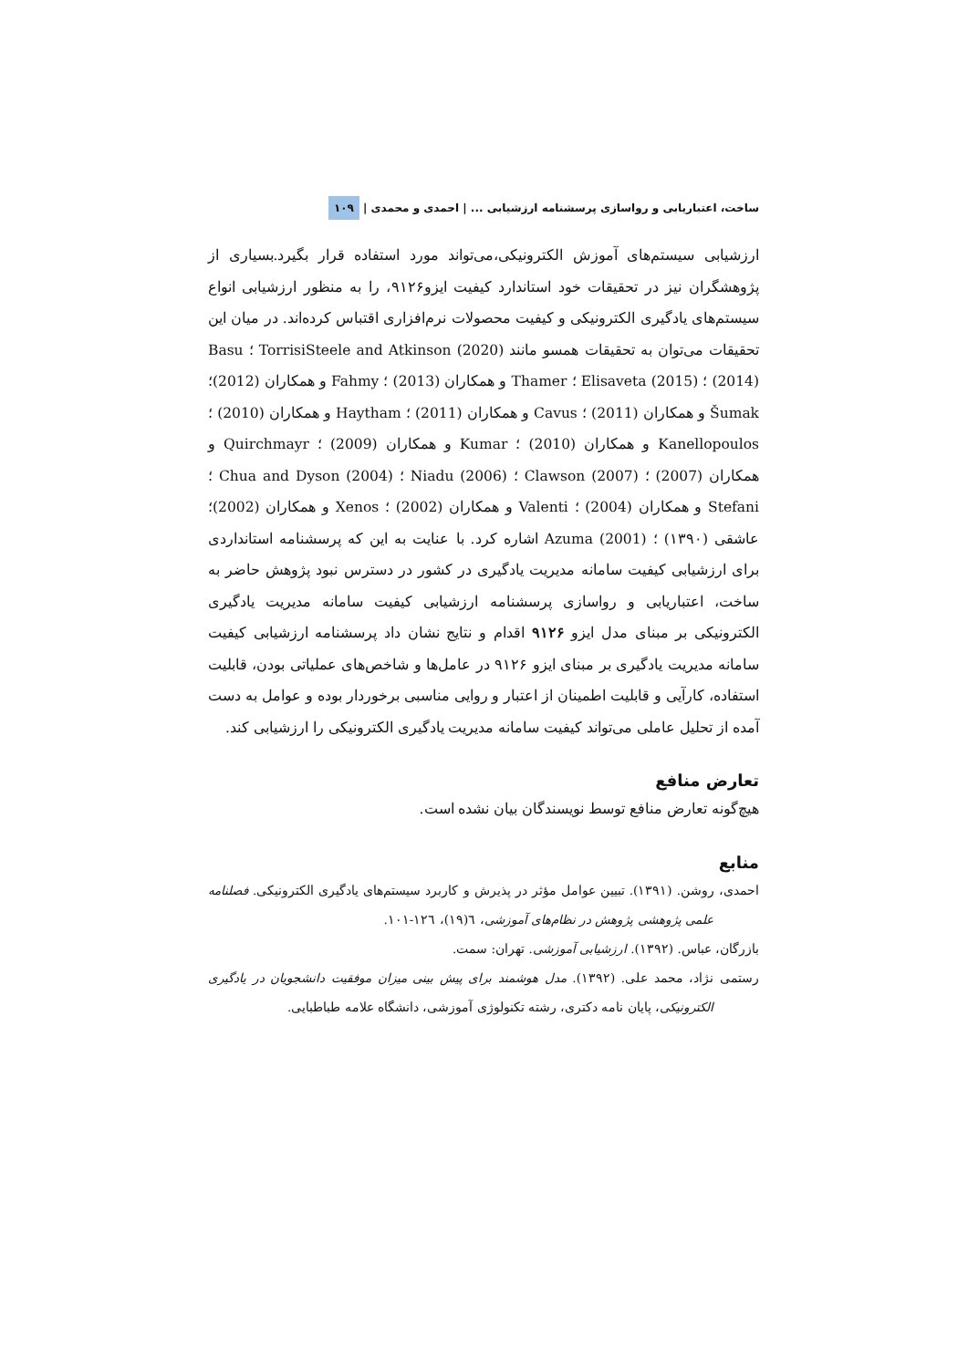ساخت، اعتباریابی و رواسازی پرسشنامه ارزشیابی ... | احمدی و محمدی | ۱۰۹
ارزشیابی سیستم‌های آموزش الکترونیکی،می‌تواند مورد استفاده قرار بگیرد.بسیاری از پژوهشگران نیز در تحقیقات خود استاندارد کیفیت ایزو۹۱۲۶، را به منظور ارزشیابی انواع سیستم‌های یادگیری الکترونیکی و کیفیت محصولات نرم‌افزاری اقتباس کرده‌اند. در میان این تحقیقات می‌توان به تحقیقات همسو مانند TorrisiSteele and Atkinson (2020) ؛ Basu (2014) ؛ Elisaveta (2015) ؛ Thamer و همکاران (2013) ؛ Fahmy و همکاران (2012)؛ Šumak و همکاران (2011) ؛ Cavus و همکاران (2011) ؛ Haytham و همکاران (2010) ؛ Kanellopoulos و همکاران (2010) ؛ Kumar و همکاران (2009) ؛ Quirchmayr و همکاران (2007) ؛ Clawson (2007) ؛ Niadu (2006) ؛ Chua and Dyson (2004) ؛ Stefani و همکاران (2004) ؛ Valenti و همکاران (2002) ؛ Xenos و همکاران (2002)؛ عاشقی (۱۳۹۰) ؛ Azuma (2001) اشاره کرد. با عنایت به این که پرسشنامه استانداردی برای ارزشیابی کیفیت سامانه مدیریت یادگیری در کشور در دسترس نبود پژوهش حاضر به ساخت، اعتباریابی و رواسازی پرسشنامه ارزشیابی کیفیت سامانه مدیریت یادگیری الکترونیکی بر مبنای مدل ایزو ۹۱۲۶ اقدام و نتایج نشان داد پرسشنامه ارزشیابی کیفیت سامانه مدیریت یادگیری بر مبنای ایزو ۹۱۲۶ در عامل‌ها و شاخص‌های عملیاتی بودن، قابلیت استفاده، کارآیی و قابلیت اطمینان از اعتبار و روایی مناسبی برخوردار بوده و عوامل به دست آمده از تحلیل عاملی می‌تواند کیفیت سامانه مدیریت یادگیری الکترونیکی را ارزشیابی کند.
تعارض منافع
هیچ‌گونه تعارض منافع توسط نویسندگان بیان نشده است.
منابع
احمدی، روشن. (۱۳۹۱). تبیین عوامل مؤثر در پذیرش و کاربرد سیستم‌های یادگیری الکترونیکی. فصلنامه علمی پژوهشی پژوهش در نظام‌های آموزشی، ٦(۱۹)، ۱۲٦-۱۰۱.
بازرگان، عباس. (۱۳۹۲). ارزشیابی آموزشی. تهران: سمت.
رستمی نژاد، محمد علی. (۱۳۹۲). مدل هوشمند برای پیش بینی میزان موفقیت دانشجویان در یادگیری الکترونیکی، پایان نامه دکتری، رشته تکنولوژی آموزشی، دانشگاه علامه طباطبایی.